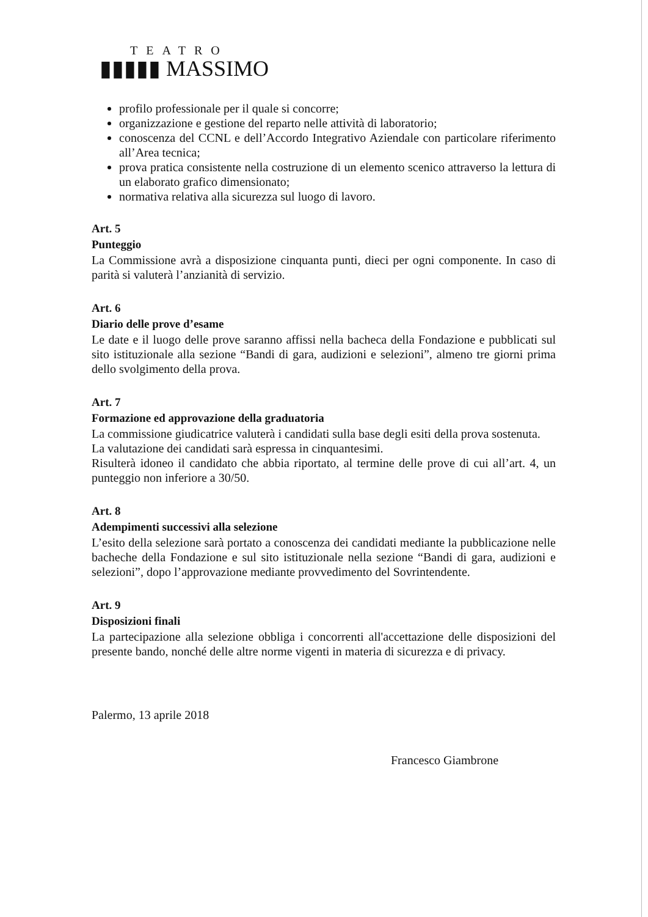TEATRO
▮▮▮▮▮ MASSIMO
profilo professionale per il quale si concorre;
organizzazione e gestione del reparto nelle attività di laboratorio;
conoscenza del CCNL e dell’Accordo Integrativo Aziendale con particolare riferimento all’Area tecnica;
prova pratica consistente nella costruzione di un elemento scenico attraverso la lettura di un elaborato grafico dimensionato;
normativa relativa alla sicurezza sul luogo di lavoro.
Art. 5
Punteggio
La Commissione avrà a disposizione cinquanta punti, dieci per ogni componente. In caso di parità si valuterà l’anzianità di servizio.
Art. 6
Diario delle prove d’esame
Le date e il luogo delle prove saranno affissi nella bacheca della Fondazione e pubblicati sul sito istituzionale alla sezione “Bandi di gara, audizioni e selezioni”, almeno tre giorni prima dello svolgimento della prova.
Art. 7
Formazione ed approvazione della graduatoria
La commissione giudicatrice valuterà i candidati sulla base degli esiti della prova sostenuta.
La valutazione dei candidati sarà espressa in cinquantesimi.
Risulterà idoneo il candidato che abbia riportato, al termine delle prove di cui all’art. 4, un punteggio non inferiore a 30/50.
Art. 8
Adempimenti successivi alla selezione
L’esito della selezione sarà portato a conoscenza dei candidati mediante la pubblicazione nelle bacheche della Fondazione e sul sito istituzionale nella sezione “Bandi di gara, audizioni e selezioni”, dopo l’approvazione mediante provvedimento del Sovrintendente.
Art. 9
Disposizioni finali
La partecipazione alla selezione obbliga i concorrenti all'accettazione delle disposizioni del presente bando, nonché delle altre norme vigenti in materia di sicurezza e di privacy.
Palermo, 13 aprile 2018
Francesco Giambrone